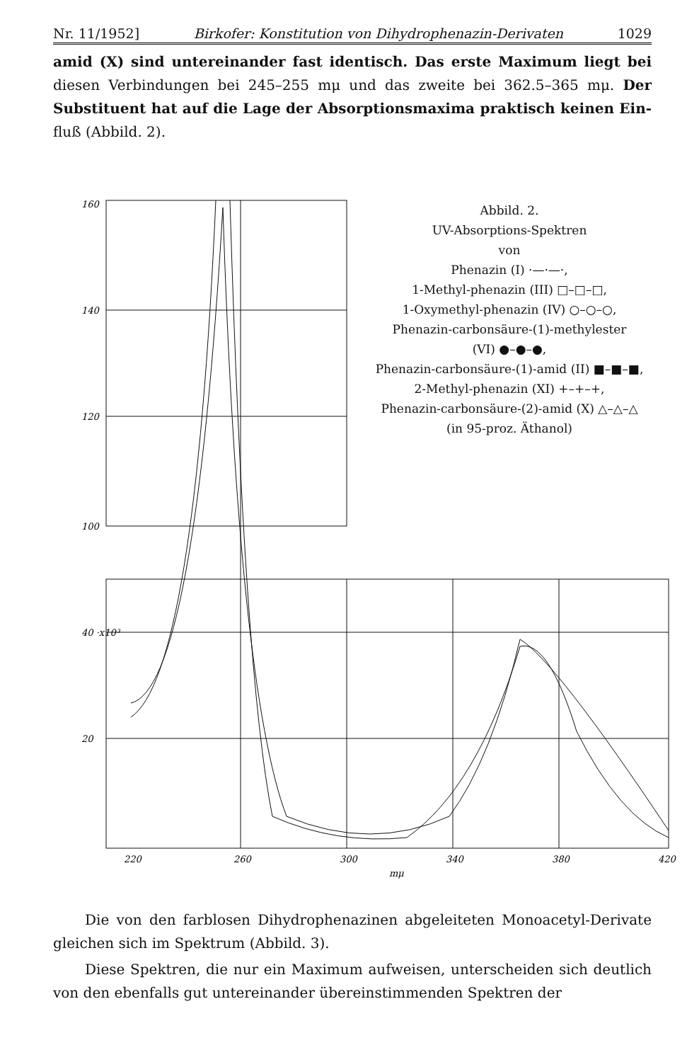Nr. 11/1952] Birkofer: Konstitution von Dihydrophenazin-Derivaten 1029
amid (X) sind untereinander fast identisch. Das erste Maximum liegt bei diesen Verbindungen bei 245–255 mμ und das zweite bei 362.5–365 mμ. Der Substituent hat auf die Lage der Absorptionsmaxima praktisch keinen Ein-fluß (Abbild. 2).
160
140
120
100
40 ·x10³
20
220
260
300
340
380
420
mμ
Abbild. 2.
UV-Absorptions-Spektren
von
Phenazin (I) ·—·—·,
1-Methyl-phenazin (III) □–□–□,
1-Oxymethyl-phenazin (IV) ○–○–○,
Phenazin-carbonsäure-(1)-methylester
(VI) ●–●–●,
Phenazin-carbonsäure-(1)-amid (II) ■–■–■,
2-Methyl-phenazin (XI) +–+–+,
Phenazin-carbonsäure-(2)-amid (X) △–△–△
(in 95-proz. Äthanol)
Die von den farblosen Dihydrophenazinen abgeleiteten Monoacetyl-Derivate gleichen sich im Spektrum (Abbild. 3).
Diese Spektren, die nur ein Maximum aufweisen, unterscheiden sich deutlich von den ebenfalls gut untereinander übereinstimmenden Spektren der